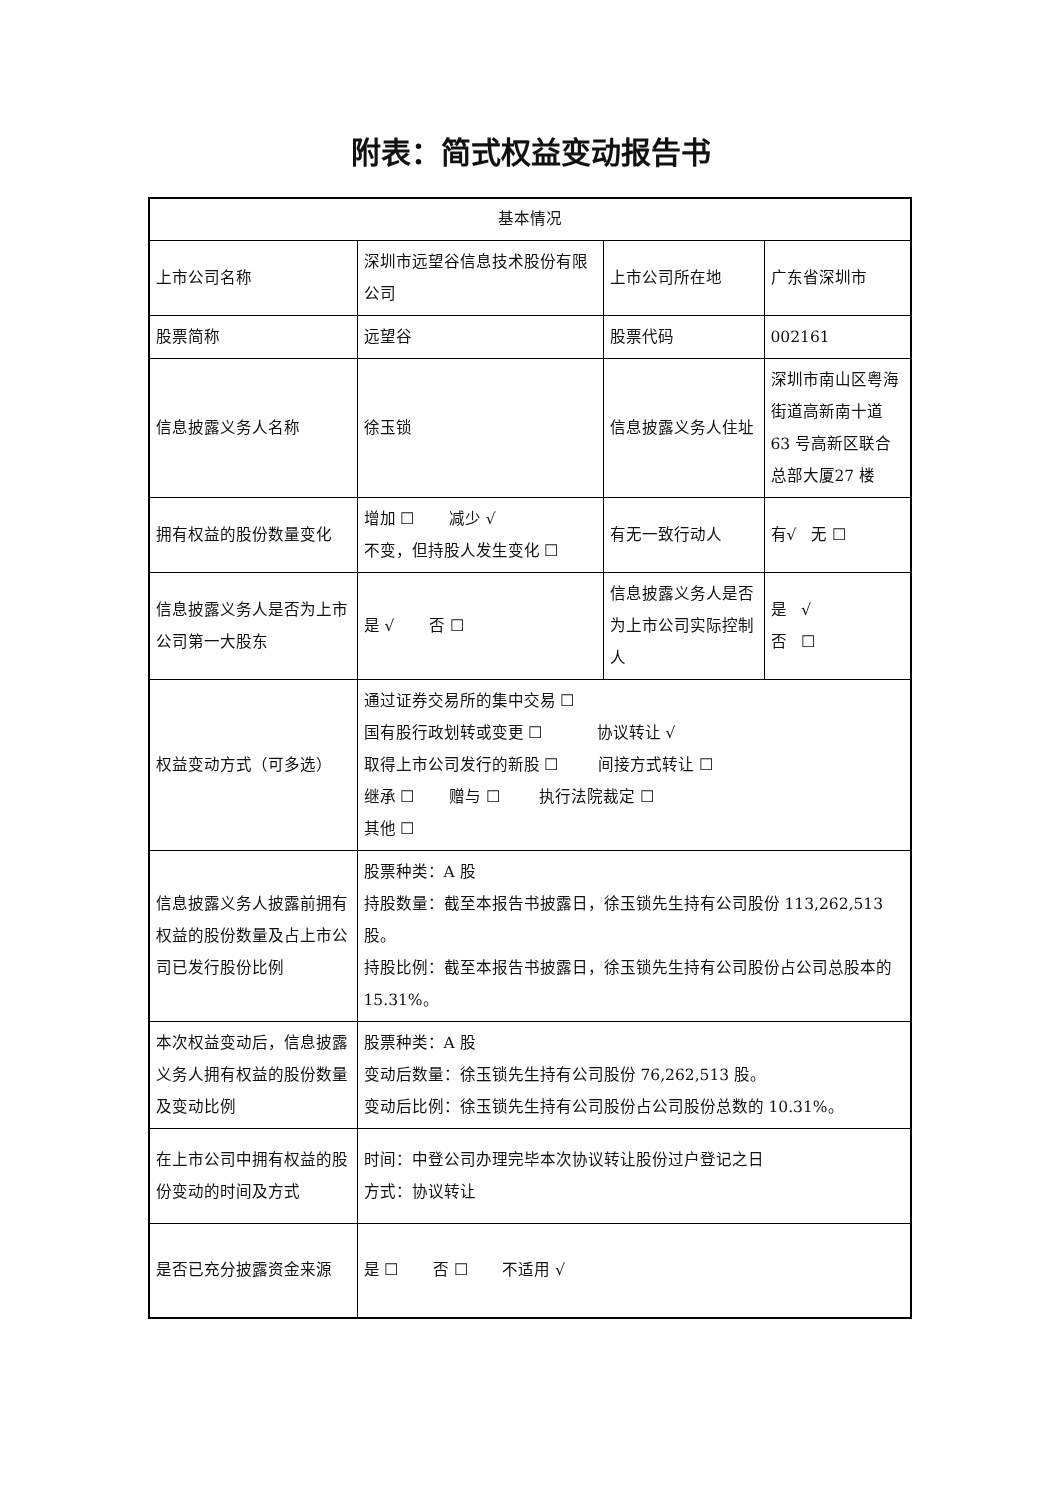附表：简式权益变动报告书
| 基本情况 | | | |
| 上市公司名称 | 深圳市远望谷信息技术股份有限公司 | 上市公司所在地 | 广东省深圳市 |
| 股票简称 | 远望谷 | 股票代码 | 002161 |
| 信息披露义务人名称 | 徐玉锁 | 信息披露义务人住址 | 深圳市南山区粤海街道高新南十道 63 号高新区联合总部大厦27 楼 |
| 拥有权益的股份数量变化 | 增加 ☐ 减少 √ 不变，但持股人发生变化 ☐ | 有无一致行动人 | 有√ 无 ☐ |
| 信息披露义务人是否为上市公司第一大股东 | 是 √ 否 ☐ | 信息披露义务人是否为上市公司实际控制人 | 是 √ 否 ☐ |
| 权益变动方式（可多选） | 通过证券交易所的集中交易 ☐ 国有股行政划转或变更 ☐ 协议转让 √ 取得上市公司发行的新股 ☐ 间接方式转让 ☐ 继承 ☐ 赠与 ☐ 执行法院裁定 ☐ 其他 ☐ | | |
| 信息披露义务人披露前拥有权益的股份数量及占上市公司已发行股份比例 | 股票种类：A 股 持股数量：截至本报告书披露日，徐玉锁先生持有公司股份 113,262,513 股。 持股比例：截至本报告书披露日，徐玉锁先生持有公司股份占公司总股本的 15.31%。 | | |
| 本次权益变动后，信息披露义务人拥有权益的股份数量及变动比例 | 股票种类：A 股 变动后数量：徐玉锁先生持有公司股份 76,262,513 股。 变动后比例：徐玉锁先生持有公司股份占公司股份总数的 10.31%。 | | |
| 在上市公司中拥有权益的股份变动的时间及方式 | 时间：中登公司办理完毕本次协议转让股份过户登记之日 方式：协议转让 | | |
| 是否已充分披露资金来源 | 是 ☐ 否 ☐ 不适用 √ | | |